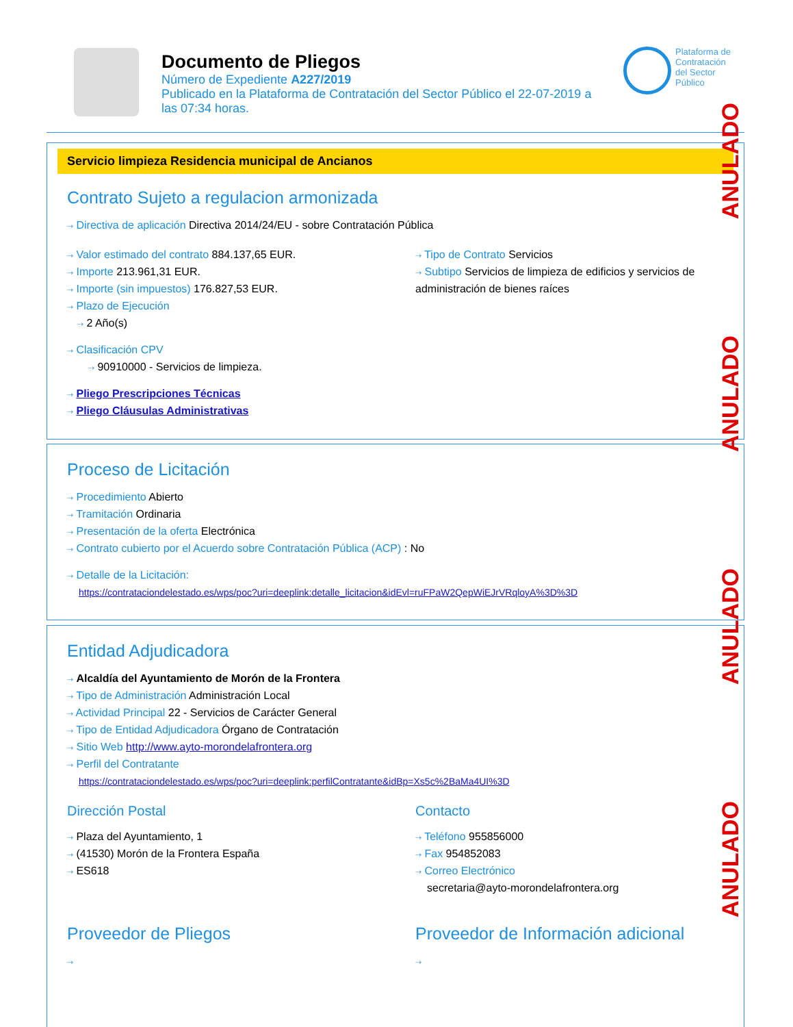Documento de Pliegos
Número de Expediente A227/2019
Publicado en la Plataforma de Contratación del Sector Público el 22-07-2019 a las 07:34 horas.
Plataforma de
Contratación
del Sector
Público
Servicio limpieza Residencia municipal de Ancianos
Contrato Sujeto a regulacion armonizada
⇢ Directiva de aplicación Directiva 2014/24/EU - sobre Contratación Pública
⇢ Valor estimado del contrato 884.137,65 EUR.
⇢ Importe 213.961,31 EUR.
⇢ Importe (sin impuestos) 176.827,53 EUR.
⇢ Plazo de Ejecución
⇢ 2 Año(s)
⇢ Tipo de Contrato Servicios
⇢ Subtipo Servicios de limpieza de edificios y servicios de administración de bienes raíces
⇢ Clasificación CPV
⇢ 90910000 - Servicios de limpieza.
⇢ Pliego Prescripciones Técnicas
⇢ Pliego Cláusulas Administrativas
Proceso de Licitación
⇢ Procedimiento Abierto
⇢ Tramitación Ordinaria
⇢ Presentación de la oferta Electrónica
⇢ Contrato cubierto por el Acuerdo sobre Contratación Pública (ACP) : No
⇢ Detalle de la Licitación:
https://contrataciondelestado.es/wps/poc?uri=deeplink:detalle_licitacion&idEvl=ruFPaW2QepWiEJrVRqloyA%3D%3D
Entidad Adjudicadora
⇢ Alcaldía del Ayuntamiento de Morón de la Frontera
⇢ Tipo de Administración Administración Local
⇢ Actividad Principal 22 - Servicios de Carácter General
⇢ Tipo de Entidad Adjudicadora Órgano de Contratación
⇢ Sitio Web http://www.ayto-morondelafrontera.org
⇢ Perfil del Contratante
https://contrataciondelestado.es/wps/poc?uri=deeplink:perfilContratante&idBp=Xs5c%2BaMa4UI%3D
Dirección Postal
⇢ Plaza del Ayuntamiento, 1
⇢ (41530) Morón de la Frontera España
⇢ ES618
Contacto
⇢ Teléfono 955856000
⇢ Fax 954852083
⇢ Correo Electrónico
secretaria@ayto-morondelafrontera.org
Proveedor de Pliegos
⇢
Proveedor de Información adicional
⇢
ANULADO
ANULADO
ANULADO
ANULADO